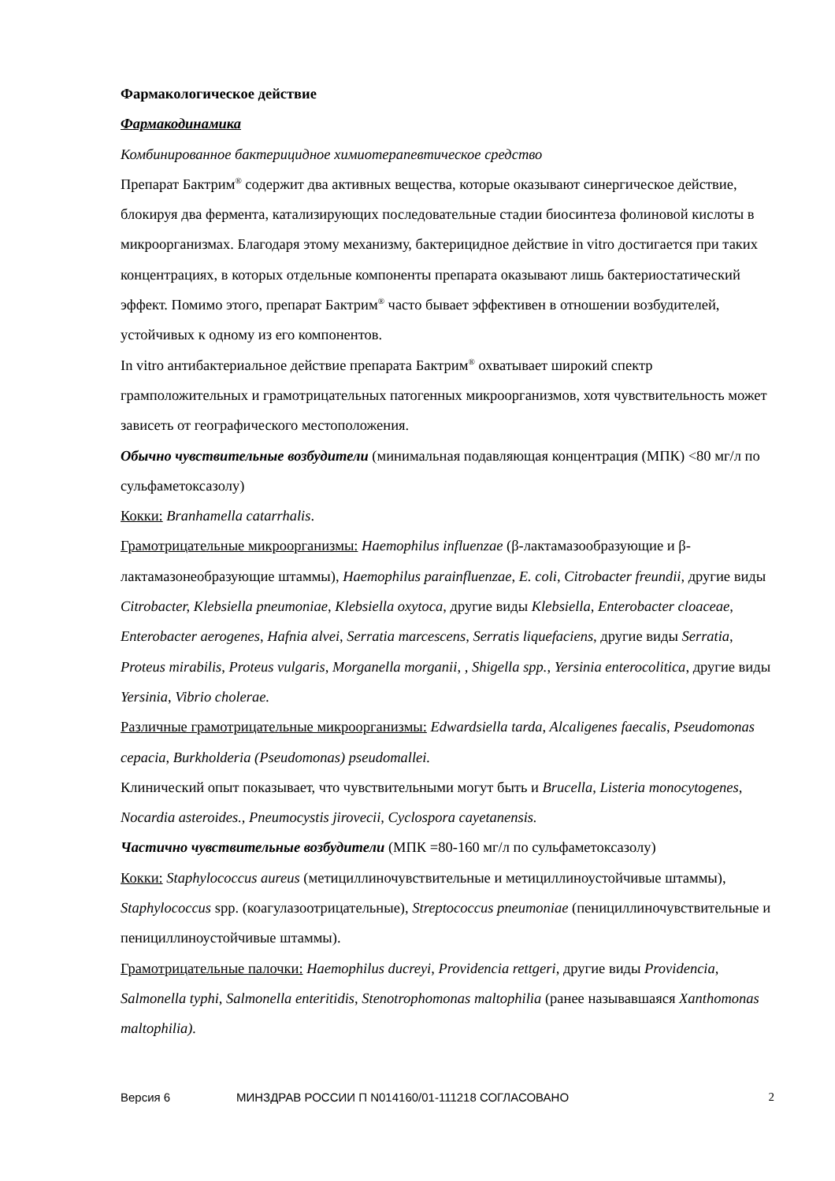Фармакологическое действие
Фармакодинамика
Комбинированное бактерицидное химиотерапевтическое средство
Препарат Бактрим<sup>®</sup> содержит два активных вещества, которые оказывают синергическое действие, блокируя два фермента, катализирующих последовательные стадии биосинтеза фолиновой кислоты в микроорганизмах. Благодаря этому механизму, бактерицидное действие in vitro достигается при таких концентрациях, в которых отдельные компоненты препарата оказывают лишь бактериостатический эффект. Помимо этого, препарат Бактрим<sup>®</sup> часто бывает эффективен в отношении возбудителей, устойчивых к одному из его компонентов.
In vitro антибактериальное действие препарата Бактрим<sup>®</sup> охватывает широкий спектр грамположительных и грамотрицательных патогенных микроорганизмов, хотя чувствительность может зависеть от географического местоположения.
Обычно чувствительные возбудители (минимальная подавляющая концентрация (МПК) <80 мг/л по сульфаметоксазолу)
Кокки: Branhamella catarrhalis.
Грамотрицательные микроорганизмы: Haemophilus influenzae (β-лактамазообразующие и β-лактамазонеобразующие штаммы), Haemophilus parainfluenzae, E. coli, Citrobacter freundii, другие виды Citrobacter, Klebsiella pneumoniae, Klebsiella oxytoca, другие виды Klebsiella, Enterobacter cloaceae, Enterobacter aerogenes, Hafnia alvei, Serratia marcescens, Serratis liquefaciens, другие виды Serratia, Proteus mirabilis, Proteus vulgaris, Morganella morganii, , Shigella spp., Yersinia enterocolitica, другие виды Yersinia, Vibrio cholerae.
Различные грамотрицательные микроорганизмы: Edwardsiella tarda, Alcaligenes faecalis, Pseudomonas cepacia, Burkholderia (Pseudomonas) pseudomallei.
Клинический опыт показывает, что чувствительными могут быть и Brucella, Listeria monocytogenes, Nocardia asteroides., Pneumocystis jirovecii, Cyclospora cayetanensis.
Частично чувствительные возбудители (МПК =80-160 мг/л по сульфаметоксазолу)
Кокки: Staphylococcus aureus (метициллиночувствительные и метициллиноустойчивые штаммы), Staphylococcus spp. (коагулазоотрицательные), Streptococcus pneumoniae (пенициллиночувствительные и пенициллиноустойчивые штаммы).
Грамотрицательные палочки: Haemophilus ducreyi, Providencia rettgeri, другие виды Providencia, Salmonella typhi, Salmonella enteritidis, Stenotrophomonas maltophilia (ранее называвшаяся Xanthomonas maltophilia).
Версия 6 МИНЗДРАВ РОССИИ П N014160/01-111218 СОГЛАСОВАНО 2